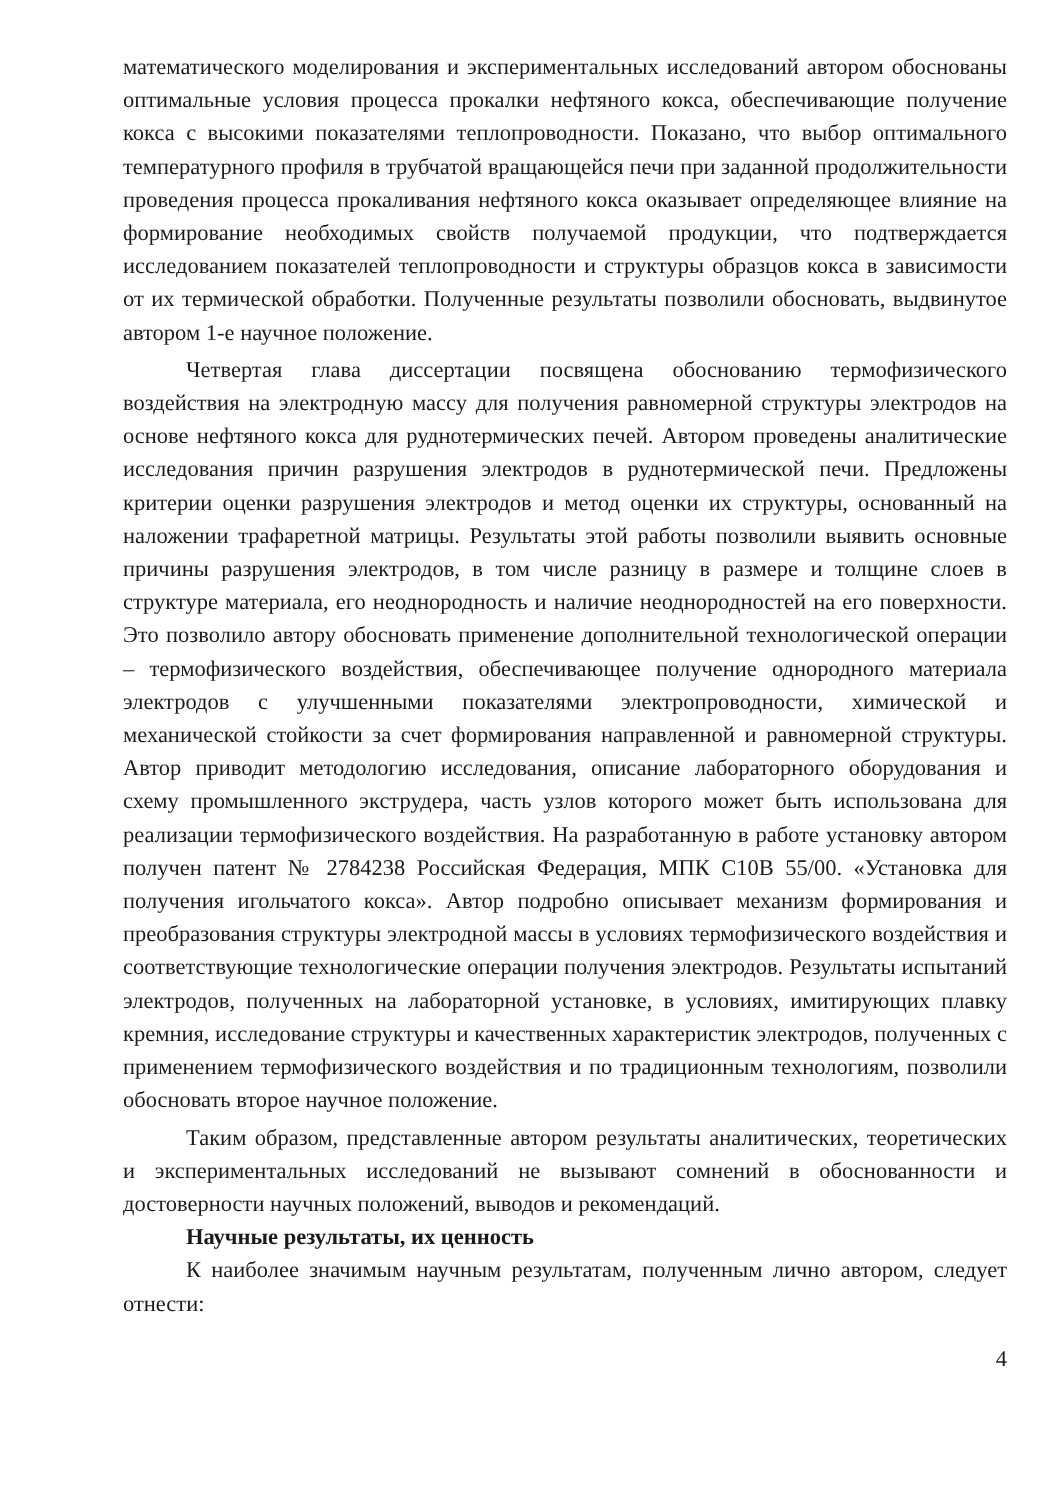математического моделирования и экспериментальных исследований автором обоснованы оптимальные условия процесса прокалки нефтяного кокса, обеспечивающие получение кокса с высокими показателями теплопроводности. Показано, что выбор оптимального температурного профиля в трубчатой вращающейся печи при заданной продолжительности проведения процесса прокаливания нефтяного кокса оказывает определяющее влияние на формирование необходимых свойств получаемой продукции, что подтверждается исследованием показателей теплопроводности и структуры образцов кокса в зависимости от их термической обработки. Полученные результаты позволили обосновать, выдвинутое автором 1-е научное положение.
Четвертая глава диссертации посвящена обоснованию термофизического воздействия на электродную массу для получения равномерной структуры электродов на основе нефтяного кокса для руднотермических печей. Автором проведены аналитические исследования причин разрушения электродов в руднотермической печи. Предложены критерии оценки разрушения электродов и метод оценки их структуры, основанный на наложении трафаретной матрицы. Результаты этой работы позволили выявить основные причины разрушения электродов, в том числе разницу в размере и толщине слоев в структуре материала, его неоднородность и наличие неоднородностей на его поверхности. Это позволило автору обосновать применение дополнительной технологической операции – термофизического воздействия, обеспечивающее получение однородного материала электродов с улучшенными показателями электропроводности, химической и механической стойкости за счет формирования направленной и равномерной структуры. Автор приводит методологию исследования, описание лабораторного оборудования и схему промышленного экструдера, часть узлов которого может быть использована для реализации термофизического воздействия. На разработанную в работе установку автором получен патент № 2784238 Российская Федерация, МПК С10В 55/00. «Установка для получения игольчатого кокса». Автор подробно описывает механизм формирования и преобразования структуры электродной массы в условиях термофизического воздействия и соответствующие технологические операции получения электродов. Результаты испытаний электродов, полученных на лабораторной установке, в условиях, имитирующих плавку кремния, исследование структуры и качественных характеристик электродов, полученных с применением термофизического воздействия и по традиционным технологиям, позволили обосновать второе научное положение.
Таким образом, представленные автором результаты аналитических, теоретических и экспериментальных исследований не вызывают сомнений в обоснованности и достоверности научных положений, выводов и рекомендаций.
Научные результаты, их ценность
К наиболее значимым научным результатам, полученным лично автором, следует отнести:
4